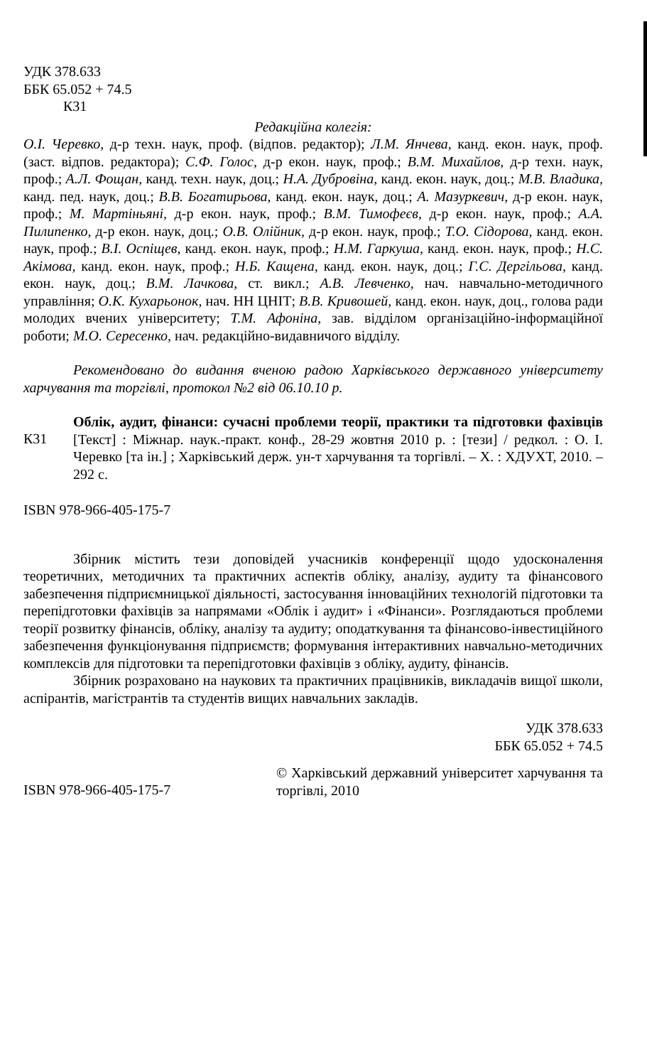УДК 378.633
ББК 65.052 + 74.5
К31
Редакційна колегія:
О.І. Черевко, д-р техн. наук, проф. (відпов. редактор); Л.М. Янчева, канд. екон. наук, проф. (заст. відпов. редактора); С.Ф. Голос, д-р екон. наук, проф.; В.М. Михайлов, д-р техн. наук, проф.; А.Л. Фощан, канд. техн. наук, доц.; Н.А. Дубровіна, канд. екон. наук, доц.; М.В. Владика, канд. пед. наук, доц.; В.В. Богатирьова, канд. екон. наук, доц.; А. Мазуркевич, д-р екон. наук, проф.; М. Мартіньяні, д-р екон. наук, проф.; В.М. Тимофеєв, д-р екон. наук, проф.; А.А. Пилипенко, д-р екон. наук, доц.; О.В. Олійник, д-р екон. наук, проф.; Т.О. Сідорова, канд. екон. наук, проф.; В.І. Оспіщев, канд. екон. наук, проф.; Н.М. Гаркуша, канд. екон. наук, проф.; Н.С. Акімова, канд. екон. наук, проф.; Н.Б. Кащена, канд. екон. наук, доц.; Г.С. Дергільова, канд. екон. наук, доц.; В.М. Лачкова, ст. викл.; А.В. Левченко, нач. навчально-методичного управління; О.К. Кухарьонок, нач. НН ЦНІТ; В.В. Кривошей, канд. екон. наук, доц., голова ради молодих вчених університету; Т.М. Афоніна, зав. відділом організаційно-інформаційної роботи; М.О. Сересенко, нач. редакційно-видавничого відділу.
Рекомендовано до видання вченою радою Харківського державного університету харчування та торгівлі, протокол №2 від 06.10.10 р.
К31
Облік, аудит, фінанси: сучасні проблеми теорії, практики та підготовки фахівців [Текст] : Міжнар. наук.-практ. конф., 28-29 жовтня 2010 р. : [тези] / редкол. : О. І. Черевко [та ін.] ; Харківський держ. ун-т харчування та торгівлі. – Х. : ХДУХТ, 2010. – 292 с.
ISBN 978-966-405-175-7
Збірник містить тези доповідей учасників конференції щодо удосконалення теоретичних, методичних та практичних аспектів обліку, аналізу, аудиту та фінансового забезпечення підприємницької діяльності, застосування інноваційних технологій підготовки та перепідготовки фахівців за напрямами «Облік і аудит» і «Фінанси». Розглядаються проблеми теорії розвитку фінансів, обліку, аналізу та аудиту; оподаткування та фінансово-інвестиційного забезпечення функціонування підприємств; формування інтерактивних навчально-методичних комплексів для підготовки та перепідготовки фахівців з обліку, аудиту, фінансів.
Збірник розраховано на наукових та практичних працівників, викладачів вищої школи, аспірантів, магістрантів та студентів вищих навчальних закладів.
УДК 378.633
ББК 65.052 + 74.5
ISBN 978-966-405-175-7
© Харківський державний університет харчування та торгівлі, 2010